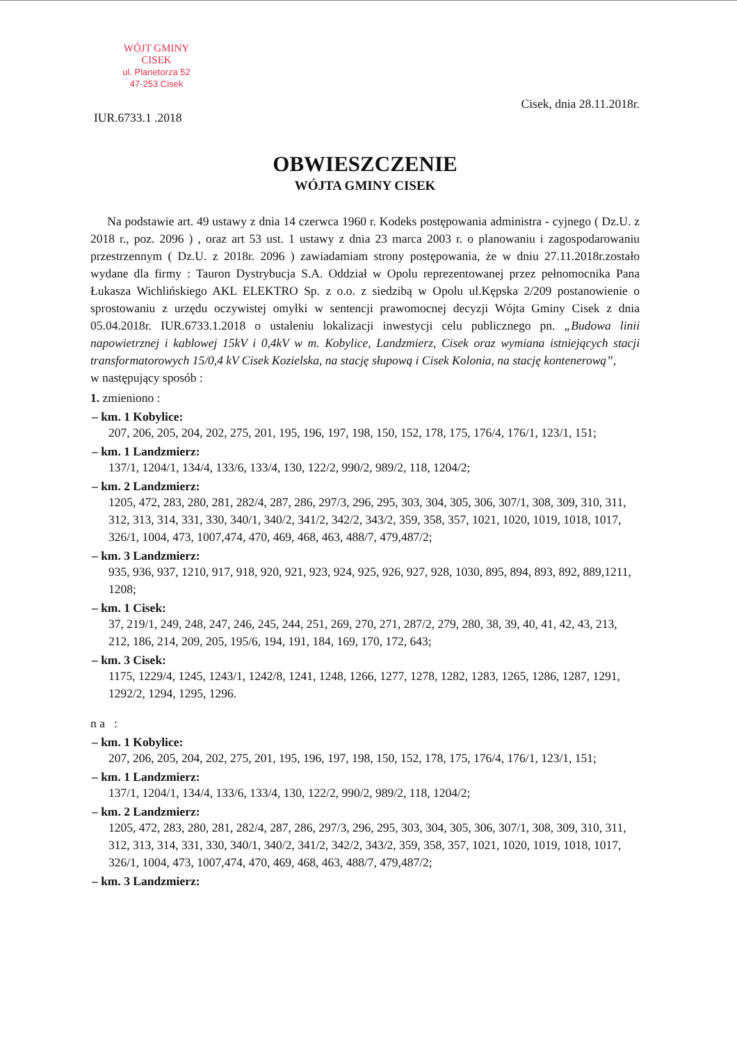WÓJT GMINY
CISEK
ul. Planetorza 52
47-253 Cisek
IUR.6733.1 .2018 Cisek, dnia 28.11.2018r.
OBWIESZCZENIE
WÓJTA GMINY CISEK
Na podstawie art. 49 ustawy z dnia 14 czerwca 1960 r. Kodeks postępowania administra - cyjnego ( Dz.U. z 2018 r., poz. 2096 ) , oraz art 53 ust. 1 ustawy z dnia 23 marca 2003 r. o planowaniu i zagospodarowaniu przestrzennym ( Dz.U. z 2018r. 2096 ) zawiadamiam strony postępowania, że w dniu 27.11.2018r.zostało wydane dla firmy : Tauron Dystrybucja S.A. Oddział w Opolu reprezentowanej przez pełnomocnika Pana Łukasza Wichlińskiego AKL ELEKTRO Sp. z o.o. z siedzibą w Opolu ul.Kępska 2/209 postanowienie o sprostowaniu z urzędu oczywistej omyłki w sentencji prawomocnej decyzji Wójta Gminy Cisek z dnia 05.04.2018r. IUR.6733.1.2018 o ustaleniu lokalizacji inwestycji celu publicznego pn. „Budowa linii napowietrznej i kablowej 15kV i 0,4kV w m. Kobylice, Landzmierz, Cisek oraz wymiana istniejących stacji transformatorowych 15/0,4 kV Cisek Kozielska, na stację słupową i Cisek Kolonia, na stację kontenerową”,
w następujący sposób :
1. zmieniono :
– km. 1 Kobylice:
207, 206, 205, 204, 202, 275, 201, 195, 196, 197, 198, 150, 152, 178, 175, 176/4, 176/1, 123/1, 151;
– km. 1 Landzmierz:
137/1, 1204/1, 134/4, 133/6, 133/4, 130, 122/2, 990/2, 989/2, 118, 1204/2;
– km. 2 Landzmierz:
1205, 472, 283, 280, 281, 282/4, 287, 286, 297/3, 296, 295, 303, 304, 305, 306, 307/1, 308, 309, 310, 311, 312, 313, 314, 331, 330, 340/1, 340/2, 341/2, 342/2, 343/2, 359, 358, 357, 1021, 1020, 1019, 1018, 1017, 326/1, 1004, 473, 1007,474, 470, 469, 468, 463, 488/7, 479,487/2;
– km. 3 Landzmierz:
935, 936, 937, 1210, 917, 918, 920, 921, 923, 924, 925, 926, 927, 928, 1030, 895, 894, 893, 892, 889,1211, 1208;
– km. 1 Cisek:
37, 219/1, 249, 248, 247, 246, 245, 244, 251, 269, 270, 271, 287/2, 279, 280, 38, 39, 40, 41, 42, 43, 213, 212, 186, 214, 209, 205, 195/6, 194, 191, 184, 169, 170, 172, 643;
– km. 3 Cisek:
1175, 1229/4, 1245, 1243/1, 1242/8, 1241, 1248, 1266, 1277, 1278, 1282, 1283, 1265, 1286, 1287, 1291, 1292/2, 1294, 1295, 1296.
n a :
– km. 1 Kobylice:
207, 206, 205, 204, 202, 275, 201, 195, 196, 197, 198, 150, 152, 178, 175, 176/4, 176/1, 123/1, 151;
– km. 1 Landzmierz:
137/1, 1204/1, 134/4, 133/6, 133/4, 130, 122/2, 990/2, 989/2, 118, 1204/2;
– km. 2 Landzmierz:
1205, 472, 283, 280, 281, 282/4, 287, 286, 297/3, 296, 295, 303, 304, 305, 306, 307/1, 308, 309, 310, 311, 312, 313, 314, 331, 330, 340/1, 340/2, 341/2, 342/2, 343/2, 359, 358, 357, 1021, 1020, 1019, 1018, 1017, 326/1, 1004, 473, 1007,474, 470, 469, 468, 463, 488/7, 479,487/2;
– km. 3 Landzmierz: